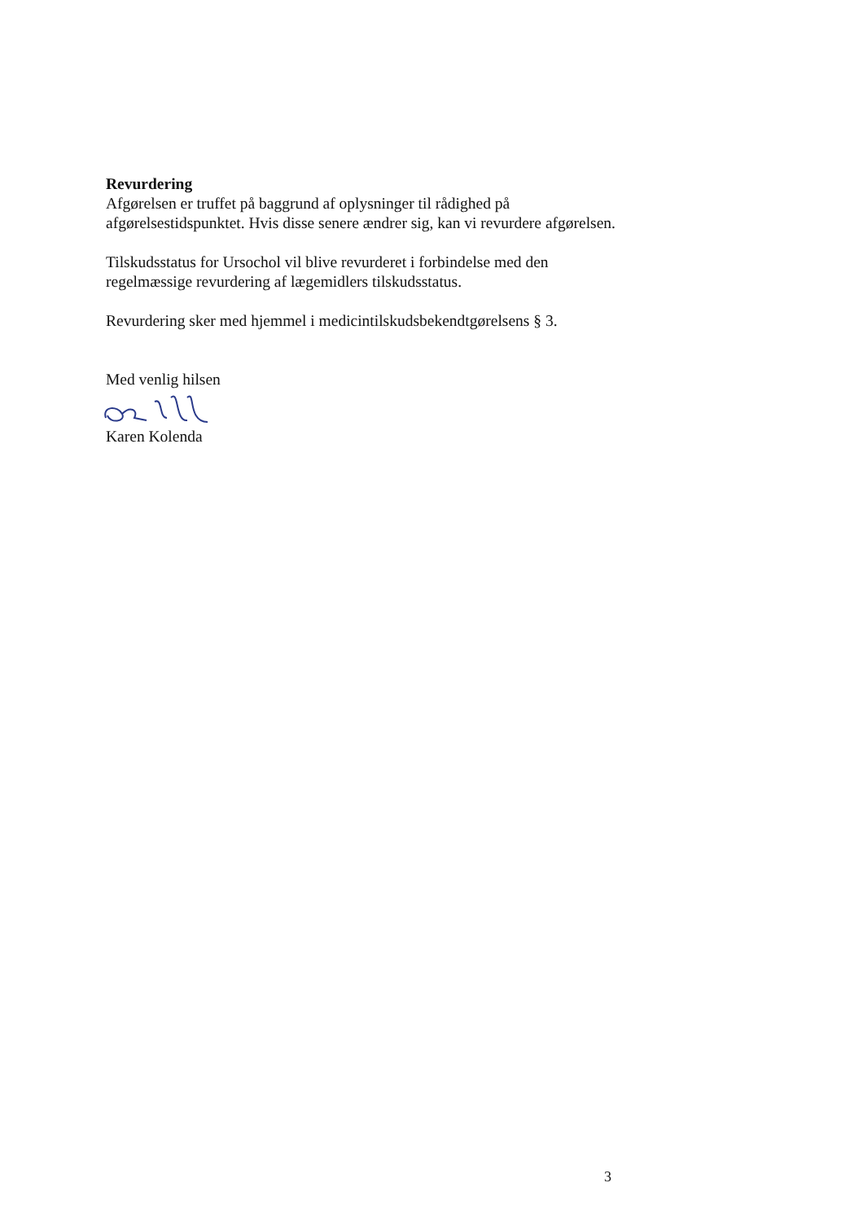Revurdering
Afgørelsen er truffet på baggrund af oplysninger til rådighed på afgørelsestidspunktet. Hvis disse senere ændrer sig, kan vi revurdere afgørelsen.
Tilskudsstatus for Ursochol vil blive revurderet i forbindelse med den regelmæssige revurdering af lægemidlers tilskudsstatus.
Revurdering sker med hjemmel i medicintilskudsbekendtgørelsens § 3.
Med venlig hilsen
Karen Kolenda
3